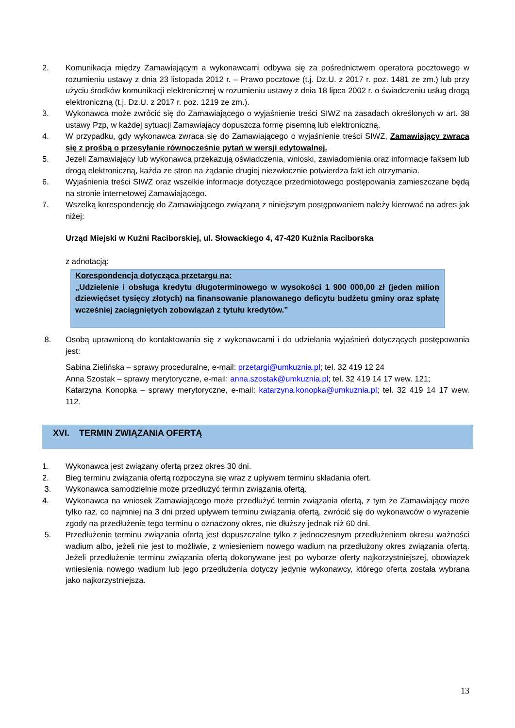2. Komunikacja między Zamawiającym a wykonawcami odbywa się za pośrednictwem operatora pocztowego w rozumieniu ustawy z dnia 23 listopada 2012 r. – Prawo pocztowe (t.j. Dz.U. z 2017 r. poz. 1481 ze zm.) lub przy użyciu środków komunikacji elektronicznej w rozumieniu ustawy z dnia 18 lipca 2002 r. o świadczeniu usług drogą elektroniczną (t.j. Dz.U. z 2017 r. poz. 1219 ze zm.).
3. Wykonawca może zwrócić się do Zamawiającego o wyjaśnienie treści SIWZ na zasadach określonych w art. 38 ustawy Pzp, w każdej sytuacji Zamawiający dopuszcza formę pisemną lub elektroniczną.
4. W przypadku, gdy wykonawca zwraca się do Zamawiającego o wyjaśnienie treści SIWZ, Zamawiający zwraca się z prośbą o przesyłanie równocześnie pytań w wersji edytowalnej.
5. Jeżeli Zamawiający lub wykonawca przekazują oświadczenia, wnioski, zawiadomienia oraz informacje faksem lub drogą elektroniczną, każda ze stron na żądanie drugiej niezwłocznie potwierdza fakt ich otrzymania.
6. Wyjaśnienia treści SIWZ oraz wszelkie informacje dotyczące przedmiotowego postępowania zamieszczane będą na stronie internetowej Zamawiającego.
7. Wszelką korespondencję do Zamawiającego związaną z niniejszym postępowaniem należy kierować na adres jak niżej:
Urząd Miejski w Kuźni Raciborskiej, ul. Słowackiego 4, 47-420 Kuźnia Raciborska
z adnotacją:
Korespondencja dotycząca przetargu na:
„Udzielenie i obsługa kredytu długoterminowego w wysokości 1 900 000,00 zł (jeden milion dziewięćset tysięcy złotych) na finansowanie planowanego deficytu budżetu gminy oraz spłatę wcześniej zaciągniętych zobowiązań z tytułu kredytów.”
8. Osobą uprawnioną do kontaktowania się z wykonawcami i do udzielania wyjaśnień dotyczących postępowania jest:
Sabina Zielińska – sprawy proceduralne, e-mail: przetargi@umkuznia.pl; tel. 32 419 12 24
Anna Szostak – sprawy merytoryczne, e-mail: anna.szostak@umkuznia.pl; tel. 32 419 14 17 wew. 121;
Katarzyna Konopka – sprawy merytoryczne, e-mail: katarzyna.konopka@umkuznia.pl; tel. 32 419 14 17 wew. 112.
XVI. TERMIN ZWIĄZANIA OFERTĄ
1. Wykonawca jest związany ofertą przez okres 30 dni.
2. Bieg terminu związania ofertą rozpoczyna się wraz z upływem terminu składania ofert.
3. Wykonawca samodzielnie może przedłużyć termin związania ofertą.
4. Wykonawca na wniosek Zamawiającego może przedłużyć termin związania ofertą, z tym że Zamawiający może tylko raz, co najmniej na 3 dni przed upływem terminu związania ofertą, zwrócić się do wykonawców o wyrażenie zgody na przedłużenie tego terminu o oznaczony okres, nie dłuższy jednak niż 60 dni.
5. Przedłużenie terminu związania ofertą jest dopuszczalne tylko z jednoczesnym przedłużeniem okresu ważności wadium albo, jeżeli nie jest to możliwie, z wniesieniem nowego wadium na przedłużony okres związania ofertą. Jeżeli przedłużenie terminu związania ofertą dokonywane jest po wyborze oferty najkorzystniejszej, obowiązek wniesienia nowego wadium lub jego przedłużenia dotyczy jedynie wykonawcy, którego oferta została wybrana jako najkorzystniejsza.
13